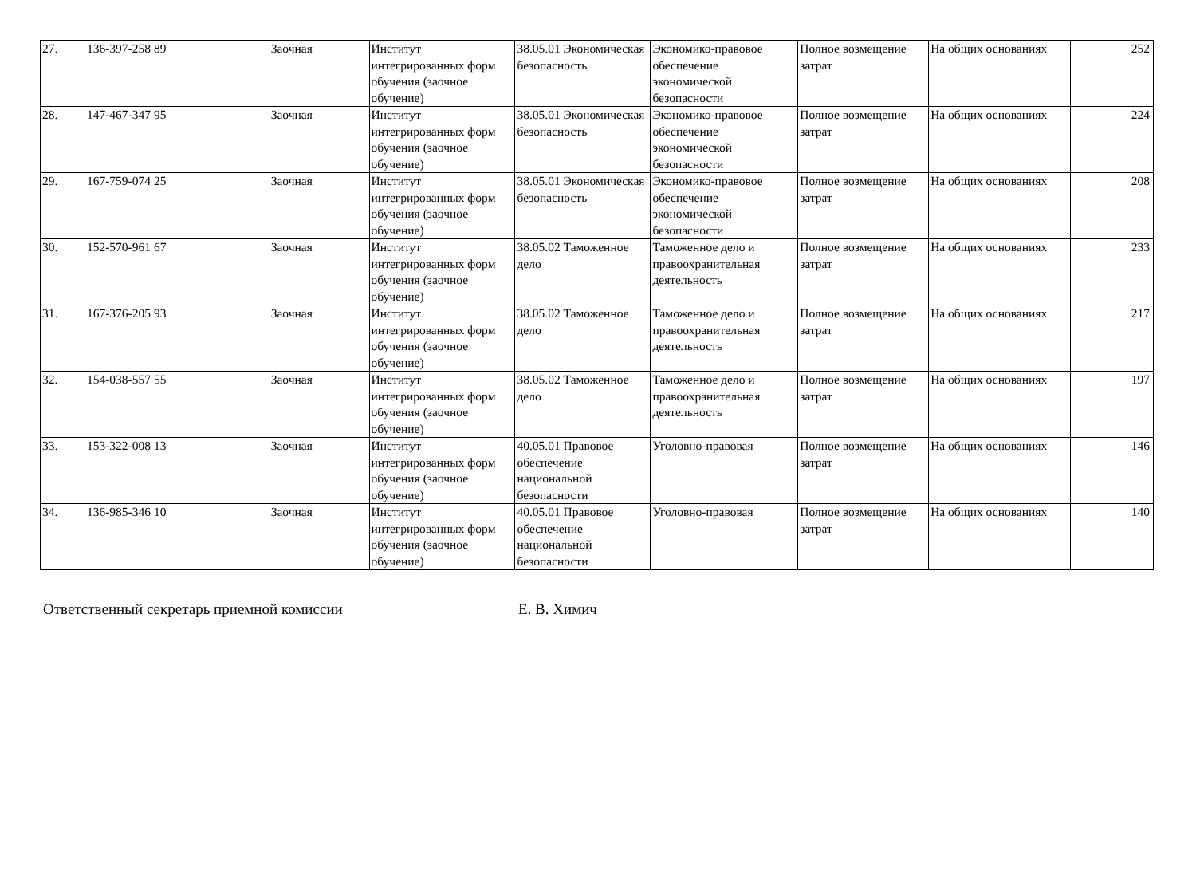| 27. | 136-397-258 89 | Заочная | Институт интегрированных форм обучения (заочное обучение) | 38.05.01 Экономическая безопасность | Экономико-правовое обеспечение экономической безопасности | Полное возмещение затрат | На общих основаниях | 252 |
| 28. | 147-467-347 95 | Заочная | Институт интегрированных форм обучения (заочное обучение) | 38.05.01 Экономическая безопасность | Экономико-правовое обеспечение экономической безопасности | Полное возмещение затрат | На общих основаниях | 224 |
| 29. | 167-759-074 25 | Заочная | Институт интегрированных форм обучения (заочное обучение) | 38.05.01 Экономическая безопасность | Экономико-правовое обеспечение экономической безопасности | Полное возмещение затрат | На общих основаниях | 208 |
| 30. | 152-570-961 67 | Заочная | Институт интегрированных форм обучения (заочное обучение) | 38.05.02 Таможенное дело | Таможенное дело и правоохранительная деятельность | Полное возмещение затрат | На общих основаниях | 233 |
| 31. | 167-376-205 93 | Заочная | Институт интегрированных форм обучения (заочное обучение) | 38.05.02 Таможенное дело | Таможенное дело и правоохранительная деятельность | Полное возмещение затрат | На общих основаниях | 217 |
| 32. | 154-038-557 55 | Заочная | Институт интегрированных форм обучения (заочное обучение) | 38.05.02 Таможенное дело | Таможенное дело и правоохранительная деятельность | Полное возмещение затрат | На общих основаниях | 197 |
| 33. | 153-322-008 13 | Заочная | Институт интегрированных форм обучения (заочное обучение) | 40.05.01 Правовое обеспечение национальной безопасности | Уголовно-правовая | Полное возмещение затрат | На общих основаниях | 146 |
| 34. | 136-985-346 10 | Заочная | Институт интегрированных форм обучения (заочное обучение) | 40.05.01 Правовое обеспечение национальной безопасности | Уголовно-правовая | Полное возмещение затрат | На общих основаниях | 140 |
Ответственный секретарь приемной комиссии Е. В. Химич